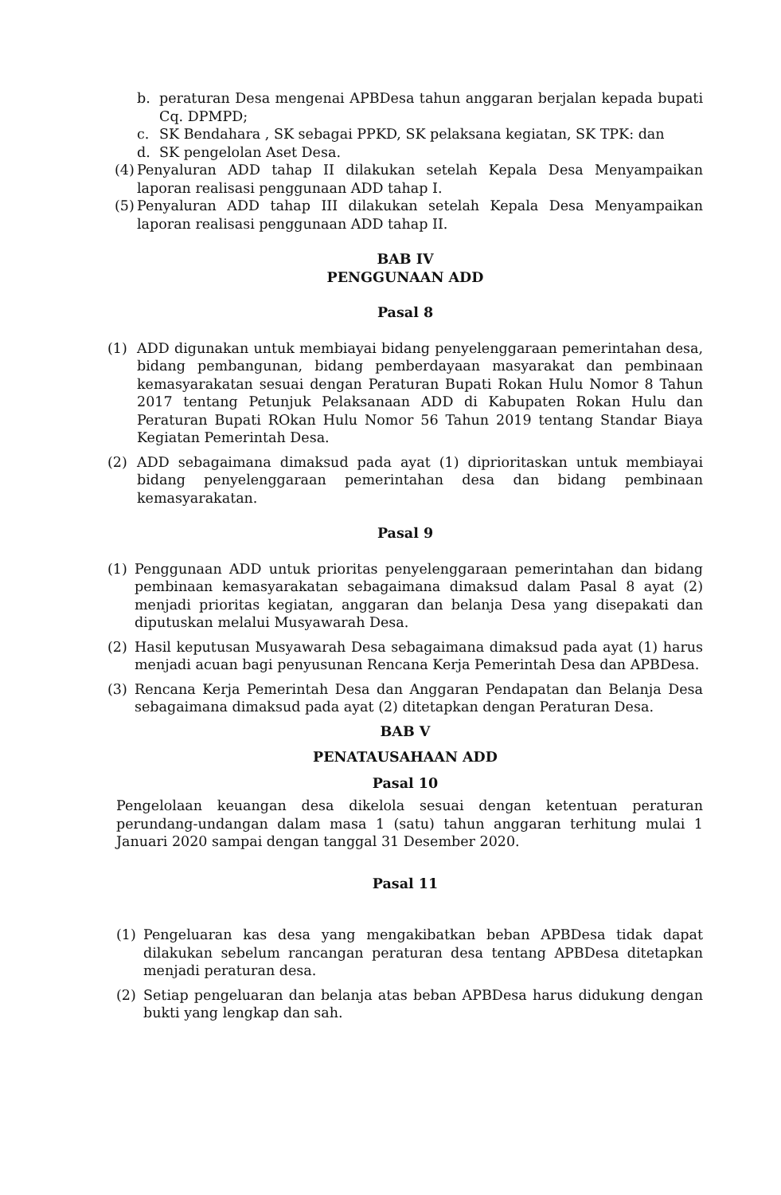b. peraturan Desa mengenai APBDesa tahun anggaran berjalan kepada bupati Cq. DPMPD;
c. SK Bendahara , SK sebagai PPKD, SK pelaksana kegiatan, SK TPK: dan
d. SK pengelolan Aset Desa.
(4) Penyaluran ADD tahap II dilakukan setelah Kepala Desa Menyampaikan laporan realisasi penggunaan ADD tahap I.
(5) Penyaluran ADD tahap III dilakukan setelah Kepala Desa Menyampaikan laporan realisasi penggunaan ADD tahap II.
BAB IV
PENGGUNAAN ADD
Pasal 8
(1) ADD digunakan untuk membiayai bidang penyelenggaraan pemerintahan desa, bidang pembangunan, bidang pemberdayaan masyarakat dan pembinaan kemasyarakatan sesuai dengan Peraturan Bupati Rokan Hulu Nomor 8 Tahun 2017 tentang Petunjuk Pelaksanaan ADD di Kabupaten Rokan Hulu dan Peraturan Bupati ROkan Hulu Nomor 56 Tahun 2019 tentang Standar Biaya Kegiatan Pemerintah Desa.
(2) ADD sebagaimana dimaksud pada ayat (1) diprioritaskan untuk membiayai bidang penyelenggaraan pemerintahan desa dan bidang pembinaan kemasyarakatan.
Pasal 9
(1) Penggunaan ADD untuk prioritas penyelenggaraan pemerintahan dan bidang pembinaan kemasyarakatan sebagaimana dimaksud dalam Pasal 8 ayat (2) menjadi prioritas kegiatan, anggaran dan belanja Desa yang disepakati dan diputuskan melalui Musyawarah Desa.
(2) Hasil keputusan Musyawarah Desa sebagaimana dimaksud pada ayat (1) harus menjadi acuan bagi penyusunan Rencana Kerja Pemerintah Desa dan APBDesa.
(3) Rencana Kerja Pemerintah Desa dan Anggaran Pendapatan dan Belanja Desa sebagaimana dimaksud pada ayat (2) ditetapkan dengan Peraturan Desa.
BAB V
PENATAUSAHAAN ADD
Pasal 10
Pengelolaan keuangan desa dikelola sesuai dengan ketentuan peraturan perundang-undangan dalam masa 1 (satu) tahun anggaran terhitung mulai 1 Januari 2020 sampai dengan tanggal 31 Desember 2020.
Pasal 11
(1) Pengeluaran kas desa yang mengakibatkan beban APBDesa tidak dapat dilakukan sebelum rancangan peraturan desa tentang APBDesa ditetapkan menjadi peraturan desa.
(2) Setiap pengeluaran dan belanja atas beban APBDesa harus didukung dengan bukti yang lengkap dan sah.